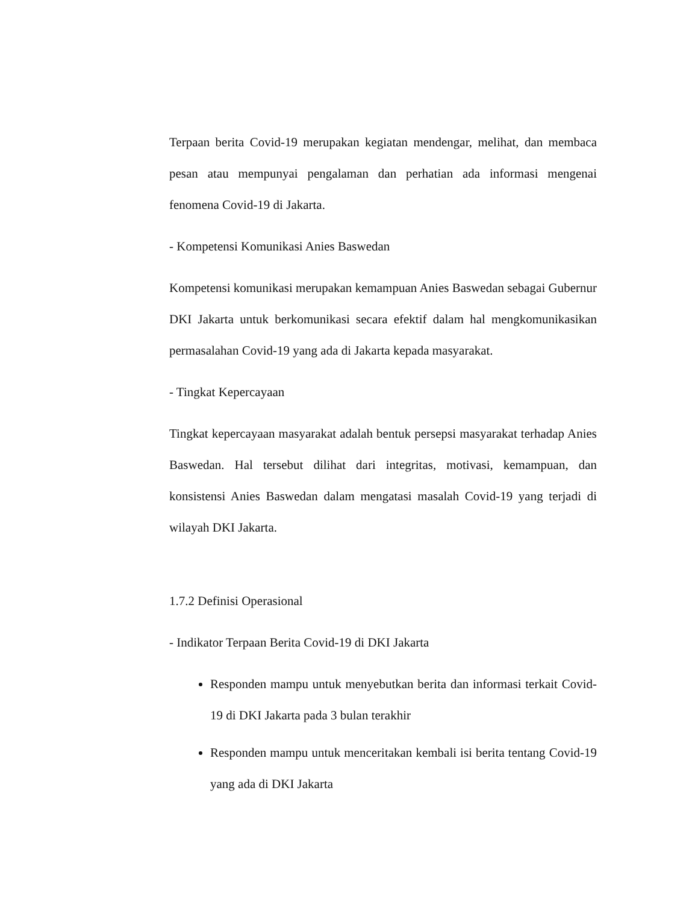Terpaan berita Covid-19 merupakan kegiatan mendengar, melihat, dan membaca pesan atau mempunyai pengalaman dan perhatian ada informasi mengenai fenomena Covid-19 di Jakarta.
- Kompetensi Komunikasi Anies Baswedan
Kompetensi komunikasi merupakan kemampuan Anies Baswedan sebagai Gubernur DKI Jakarta untuk berkomunikasi secara efektif dalam hal mengkomunikasikan permasalahan Covid-19 yang ada di Jakarta kepada masyarakat.
- Tingkat Kepercayaan
Tingkat kepercayaan masyarakat adalah bentuk persepsi masyarakat terhadap Anies Baswedan. Hal tersebut dilihat dari integritas, motivasi, kemampuan, dan konsistensi Anies Baswedan dalam mengatasi masalah Covid-19 yang terjadi di wilayah DKI Jakarta.
1.7.2 Definisi Operasional
- Indikator Terpaan Berita Covid-19 di DKI Jakarta
Responden mampu untuk menyebutkan berita dan informasi terkait Covid-19 di DKI Jakarta pada 3 bulan terakhir
Responden mampu untuk menceritakan kembali isi berita tentang Covid-19 yang ada di DKI Jakarta